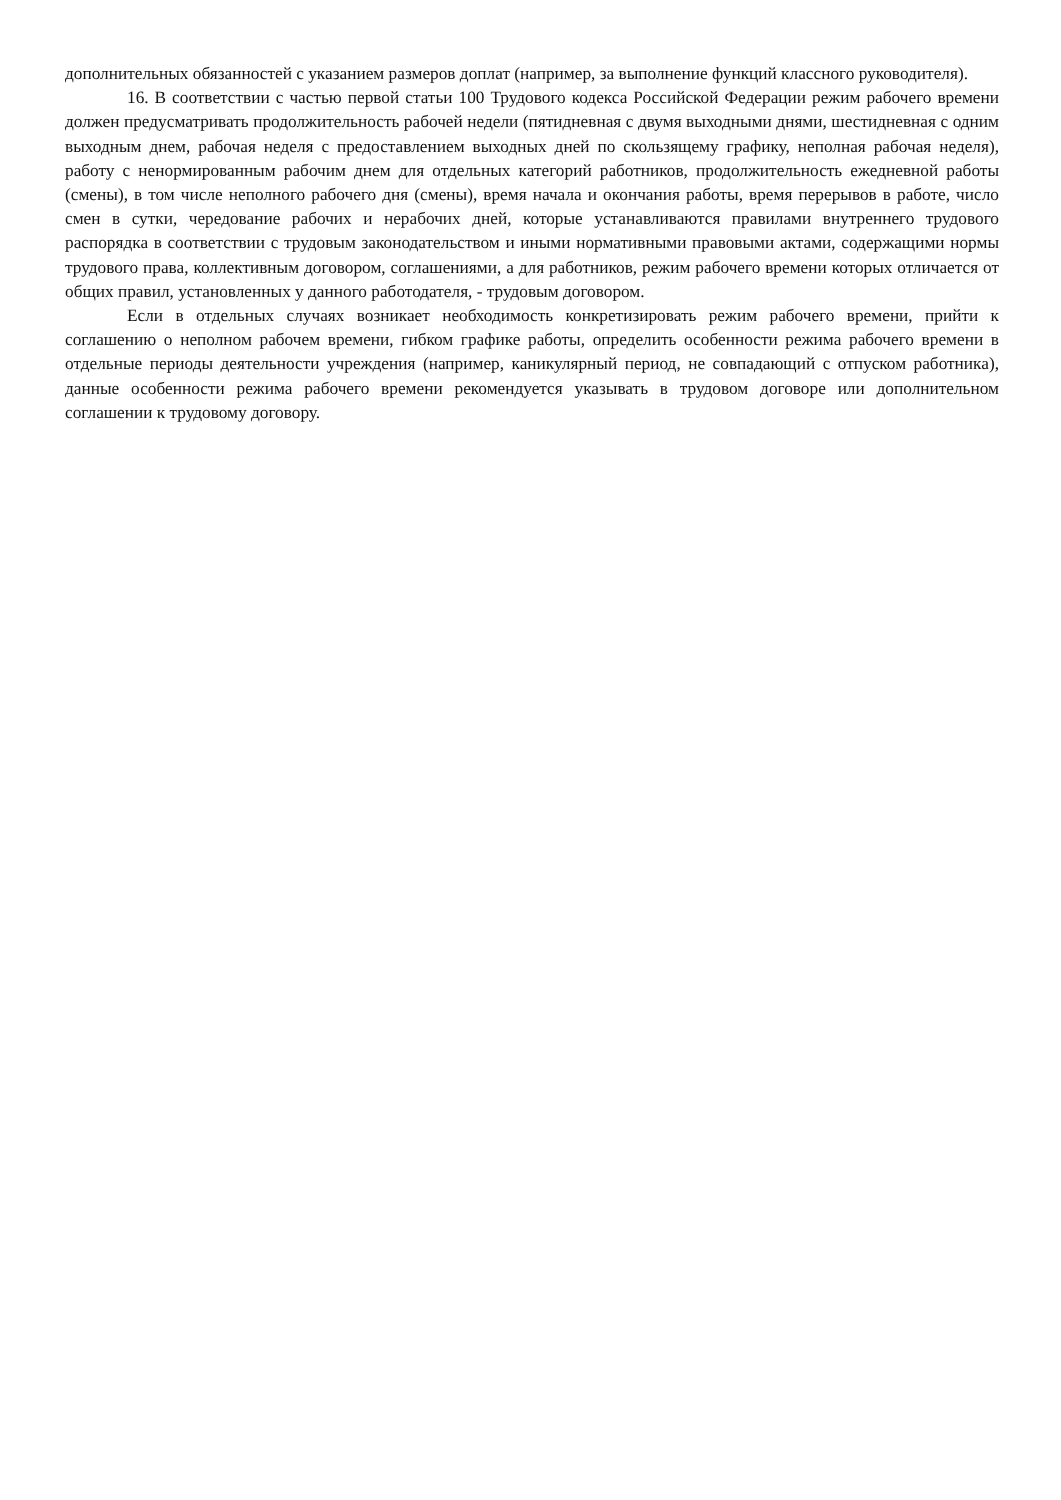дополнительных обязанностей с указанием размеров доплат (например, за выполнение функций классного руководителя).
16. В соответствии с частью первой статьи 100 Трудового кодекса Российской Федерации режим рабочего времени должен предусматривать продолжительность рабочей недели (пятидневная с двумя выходными днями, шестидневная с одним выходным днем, рабочая неделя с предоставлением выходных дней по скользящему графику, неполная рабочая неделя), работу с ненормированным рабочим днем для отдельных категорий работников, продолжительность ежедневной работы (смены), в том числе неполного рабочего дня (смены), время начала и окончания работы, время перерывов в работе, число смен в сутки, чередование рабочих и нерабочих дней, которые устанавливаются правилами внутреннего трудового распорядка в соответствии с трудовым законодательством и иными нормативными правовыми актами, содержащими нормы трудового права, коллективным договором, соглашениями, а для работников, режим рабочего времени которых отличается от общих правил, установленных у данного работодателя, - трудовым договором.
Если в отдельных случаях возникает необходимость конкретизировать режим рабочего времени, прийти к соглашению о неполном рабочем времени, гибком графике работы, определить особенности режима рабочего времени в отдельные периоды деятельности учреждения (например, каникулярный период, не совпадающий с отпуском работника), данные особенности режима рабочего времени рекомендуется указывать в трудовом договоре или дополнительном соглашении к трудовому договору.